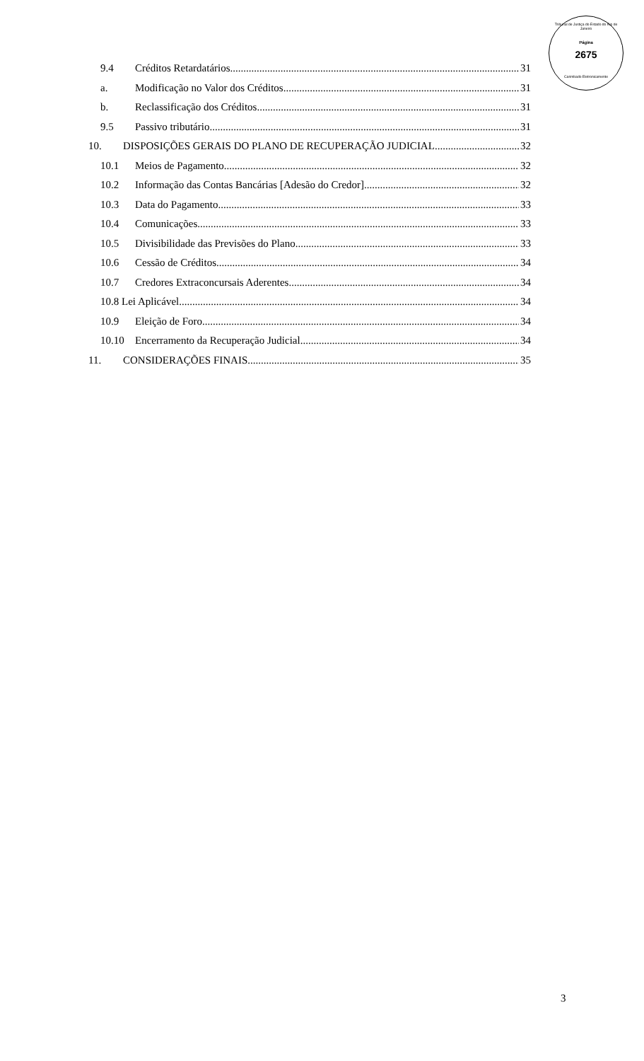Tribunal de Justiça do Estado do Rio de Janeiro
Página
2675
Carimbado Eletronicamente
9.4 Créditos Retardatários 31
a. Modificação no Valor dos Créditos 31
b. Reclassificação dos Créditos 31
9.5 Passivo tributário 31
10. DISPOSIÇÕES GERAIS DO PLANO DE RECUPERAÇÃO JUDICIAL 32
10.1 Meios de Pagamento 32
10.2 Informação das Contas Bancárias [Adesão do Credor] 32
10.3 Data do Pagamento 33
10.4 Comunicações 33
10.5 Divisibilidade das Previsões do Plano 33
10.6 Cessão de Créditos 34
10.7 Credores Extraconcursais Aderentes 34
10.8 Lei Aplicável 34
10.9 Eleição de Foro 34
10.10 Encerramento da Recuperação Judicial 34
11. CONSIDERAÇÕES FINAIS 35
3